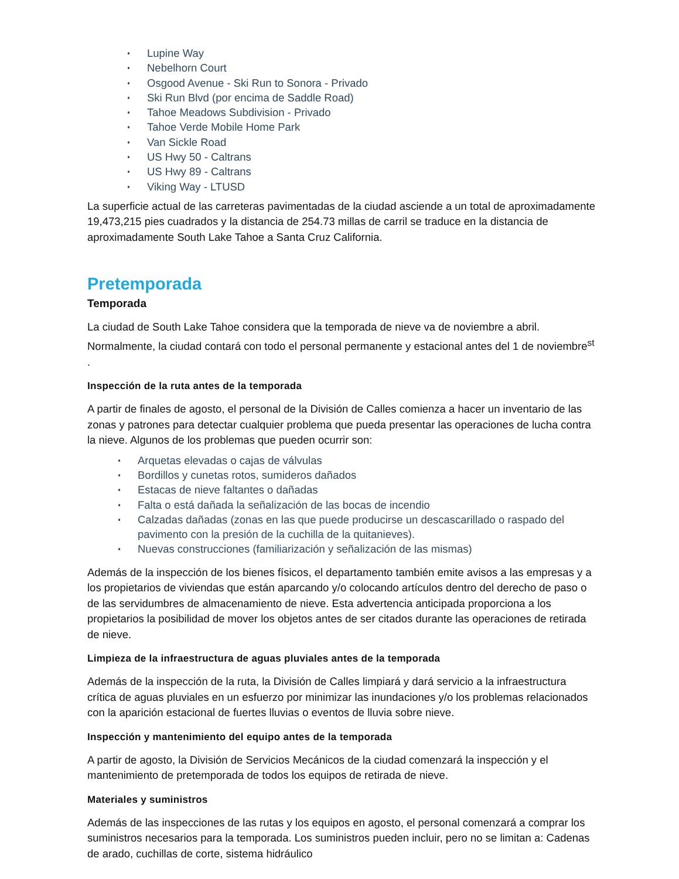Lupine Way
Nebelhorn Court
Osgood Avenue - Ski Run to Sonora - Privado
Ski Run Blvd (por encima de Saddle Road)
Tahoe Meadows Subdivision - Privado
Tahoe Verde Mobile Home Park
Van Sickle Road
US Hwy 50 - Caltrans
US Hwy 89 - Caltrans
Viking Way - LTUSD
La superficie actual de las carreteras pavimentadas de la ciudad asciende a un total de aproximadamente 19,473,215 pies cuadrados y la distancia de 254.73 millas de carril se traduce en la distancia de aproximadamente South Lake Tahoe a Santa Cruz California.
Pretemporada
Temporada
La ciudad de South Lake Tahoe considera que la temporada de nieve va de noviembre a abril. Normalmente, la ciudad contará con todo el personal permanente y estacional antes del 1 de noviembre<sup>st</sup> .
Inspección de la ruta antes de la temporada
A partir de finales de agosto, el personal de la División de Calles comienza a hacer un inventario de las zonas y patrones para detectar cualquier problema que pueda presentar las operaciones de lucha contra la nieve. Algunos de los problemas que pueden ocurrir son:
Arquetas elevadas o cajas de válvulas
Bordillos y cunetas rotos, sumideros dañados
Estacas de nieve faltantes o dañadas
Falta o está dañada la señalización de las bocas de incendio
Calzadas dañadas (zonas en las que puede producirse un descascarillado o raspado del pavimento con la presión de la cuchilla de la quitanieves).
Nuevas construcciones (familiarización y señalización de las mismas)
Además de la inspección de los bienes físicos, el departamento también emite avisos a las empresas y a los propietarios de viviendas que están aparcando y/o colocando artículos dentro del derecho de paso o de las servidumbres de almacenamiento de nieve. Esta advertencia anticipada proporciona a los propietarios la posibilidad de mover los objetos antes de ser citados durante las operaciones de retirada de nieve.
Limpieza de la infraestructura de aguas pluviales antes de la temporada
Además de la inspección de la ruta, la División de Calles limpiará y dará servicio a la infraestructura crítica de aguas pluviales en un esfuerzo por minimizar las inundaciones y/o los problemas relacionados con la aparición estacional de fuertes lluvias o eventos de lluvia sobre nieve.
Inspección y mantenimiento del equipo antes de la temporada
A partir de agosto, la División de Servicios Mecánicos de la ciudad comenzará la inspección y el mantenimiento de pretemporada de todos los equipos de retirada de nieve.
Materiales y suministros
Además de las inspecciones de las rutas y los equipos en agosto, el personal comenzará a comprar los suministros necesarios para la temporada. Los suministros pueden incluir, pero no se limitan a: Cadenas de arado, cuchillas de corte, sistema hidráulico